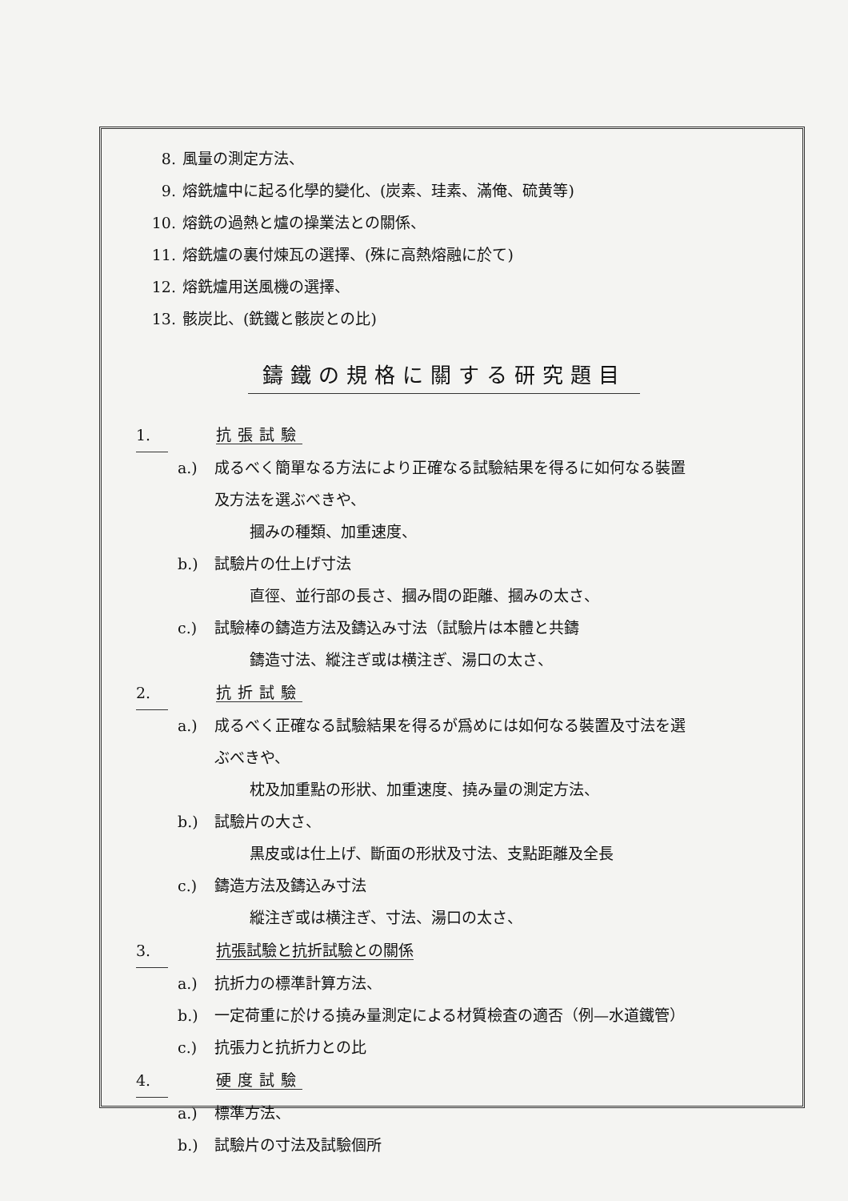8. 風量の測定方法、
9. 熔銑爐中に起る化學的變化、(炭素、珪素、滿俺、硫黄等)
10. 熔銑の過熱と爐の操業法との關係、
11. 熔銑爐の裏付煉瓦の選擇、(殊に高熱熔融に於て)
12. 熔銑爐用送風機の選擇、
13. 骸炭比、(銑鐵と骸炭との比)
鑄鐵の規格に關する研究題目
1. 抗張試驗
a.) 成るべく簡單なる方法により正確なる試驗結果を得るに如何なる裝置
及方法を選ぶべきや、
摑みの種類、加重速度、
b.) 試驗片の仕上げ寸法
直徑、並行部の長さ、摑み間の距離、摑みの太さ、
c.) 試驗棒の鑄造方法及鑄込み寸法（試驗片は本體と共鑄
鑄造寸法、縱注ぎ或は横注ぎ、湯口の太さ、
2. 抗折試驗
a.) 成るべく正確なる試驗結果を得るが爲めには如何なる裝置及寸法を選
ぶべきや、
枕及加重點の形狀、加重速度、撓み量の測定方法、
b.) 試驗片の大さ、
黒皮或は仕上げ、斷面の形狀及寸法、支點距離及全長
c.) 鑄造方法及鑄込み寸法
縱注ぎ或は横注ぎ、寸法、湯口の太さ、
3. 抗張試驗と抗折試驗との關係
a.) 抗折力の標準計算方法、
b.) 一定荷重に於ける撓み量測定による材質檢査の適否（例—水道鐵管）
c.) 抗張力と抗折力との比
4. 硬度試驗
a.) 標準方法、
b.) 試驗片の寸法及試驗個所